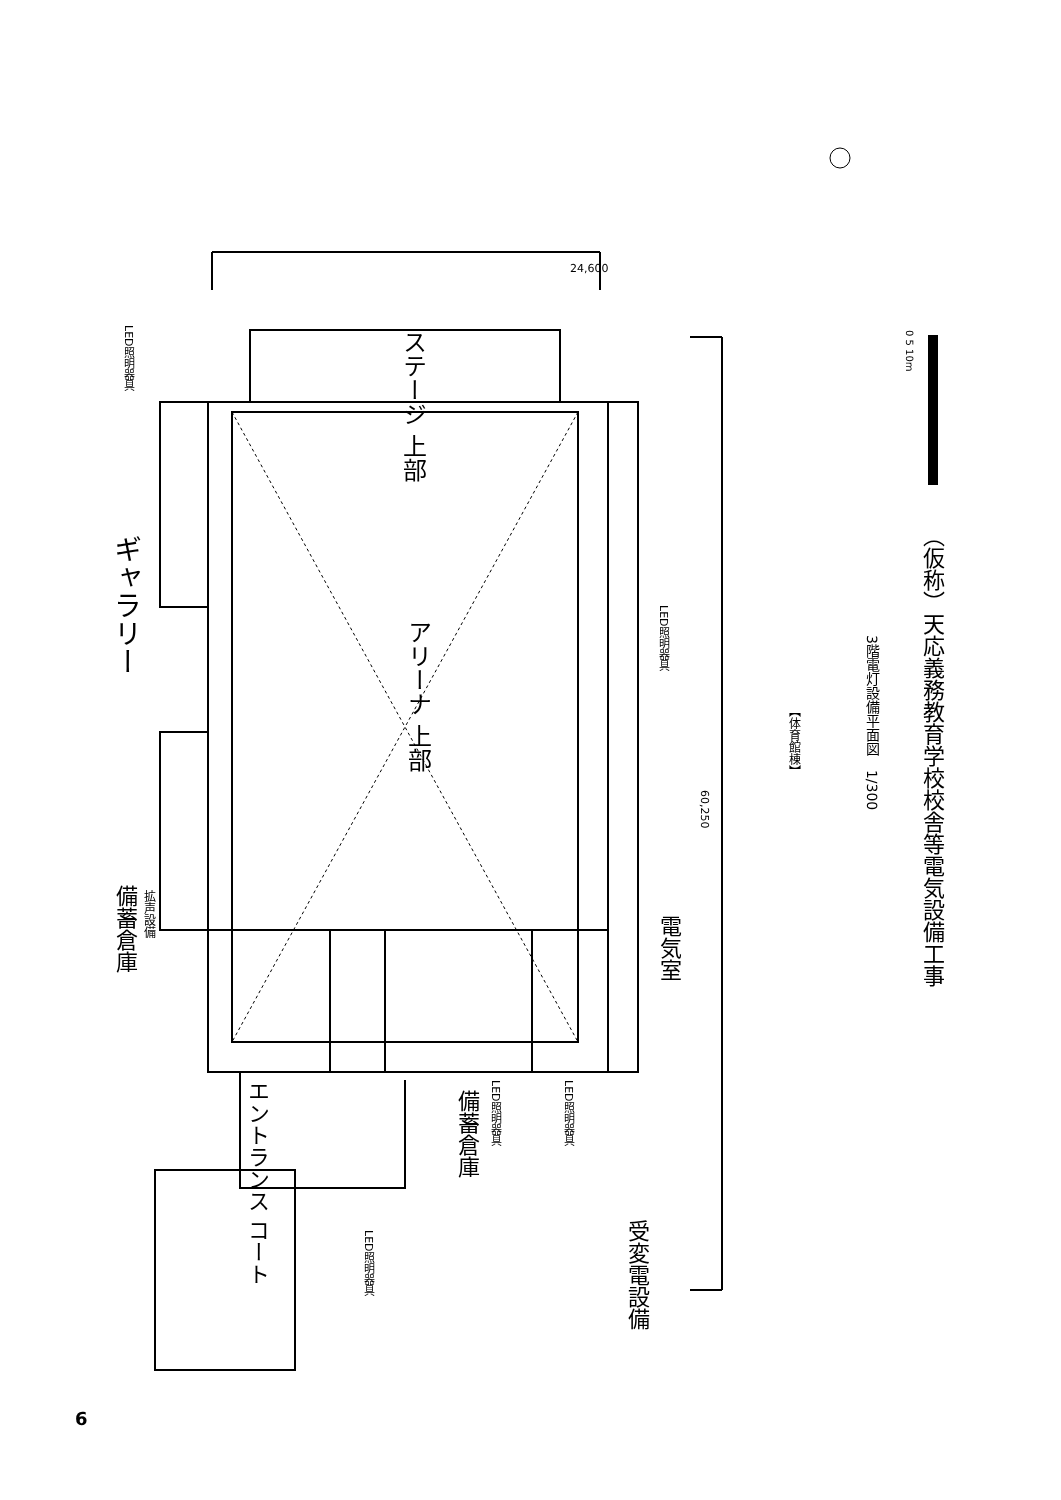アリーナ 上部
ステージ 上部
ギャラリー
備蓄倉庫
拡声設備
LED照明器具
LED照明器具
電気室
エントランス コート
備蓄倉庫
LED照明器具
LED照明器具
LED照明器具
受変電設備
24,600
60,250
【体育館棟】
3階電灯設備平面図　1/300
（仮称）天応義務教育学校校舎等電気設備工事
0 5 10m
6